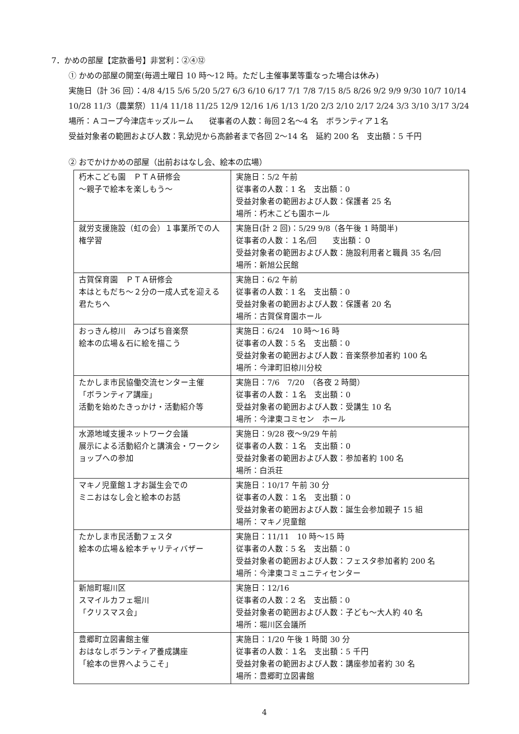7．かめの部屋【定款番号】非営利：②④⑫
① かめの部屋の開室(毎週土曜日 10 時～12 時。ただし主催事業等重なった場合は休み)
実施日（計 36 回）：4/8 4/15 5/6 5/20 5/27 6/3 6/10 6/17 7/1 7/8 7/15 8/5 8/26 9/2 9/9 9/30 10/7 10/14 10/28 11/3（農業祭）11/4 11/18 11/25 12/9 12/16 1/6 1/13 1/20 2/3 2/10 2/17 2/24 3/3 3/10 3/17 3/24
場所：Ａコープ今津店キッズルーム　　従事者の人数：毎回２名～4 名　ボランティア１名
受益対象者の範囲および人数：乳幼児から高齢者まで各回 2～14 名　延約 200 名　支出額：5 千円
② おでかけかめの部屋（出前おはなし会、絵本の広場）
| 朽木こども園 ＰＴＡ研修会 ～親子で絵本を楽しもう～ | 実施日：5/2 午前 従事者の人数：1 名 支出額：0 受益対象者の範囲および人数：保護者 25 名 場所：朽木こども園ホール |
| 就労支援施設（虹の会）１事業所での人権学習 | 実施日(計 2 回)：5/29 9/8（各午後 1 時間半) 従事者の人数：１名/回 支出額：０ 受益対象者の範囲および人数：施設利用者と職員 35 名/回 場所：新旭公民館 |
| 古賀保育園 ＰＴＡ研修会 本はともだち～２分の一成人式を迎える君たちへ | 実施日：6/2 午前 従事者の人数：1 名 支出額：0 受益対象者の範囲および人数：保護者 20 名 場所：古賀保育園ホール |
| おっきん椋川 みつばち音楽祭 絵本の広場＆石に絵を描こう | 実施日：6/24 10 時～16 時 従事者の人数：5 名 支出額：0 受益対象者の範囲および人数：音楽祭参加者約 100 名 場所：今津町旧椋川分校 |
| たかしま市民協働交流センター主催 「ボランティア講座」 活動を始めたきっかけ・活動紹介等 | 実施日：7/6 7/20 （各夜 2 時間） 従事者の人数：１名 支出額：0 受益対象者の範囲および人数：受講生 10 名 場所：今津東コミセン ホール |
| 水源地域支援ネットワーク会議 展示による活動紹介と講演会・ワークショップへの参加 | 実施日：9/28 夜～9/29 午前 従事者の人数：１名 支出額：0 受益対象者の範囲および人数：参加者約 100 名 場所：白浜荘 |
| マキノ児童館１才お誕生会での ミニおはなし会と絵本のお話 | 実施日：10/17 午前 30 分 従事者の人数：１名 支出額：0 受益対象者の範囲および人数：誕生会参加親子 15 組 場所：マキノ児童館 |
| たかしま市民活動フェスタ 絵本の広場＆絵本チャリティバザー | 実施日：11/11 10 時～15 時 従事者の人数：5 名 支出額：0 受益対象者の範囲および人数：フェスタ参加者約 200 名 場所：今津東コミュニティセンター |
| 新旭町堀川区 スマイルカフェ堀川 「クリスマス会」 | 実施日：12/16 従事者の人数：2 名 支出額：0 受益対象者の範囲および人数：子ども～大人約 40 名 場所：堀川区会議所 |
| 豊郷町立図書館主催 おはなしボランティア養成講座 「絵本の世界へようこそ」 | 実施日：1/20 午後 1 時間 30 分 従事者の人数：１名 支出額：5 千円 受益対象者の範囲および人数：講座参加者約 30 名 場所：豊郷町立図書館 |
4